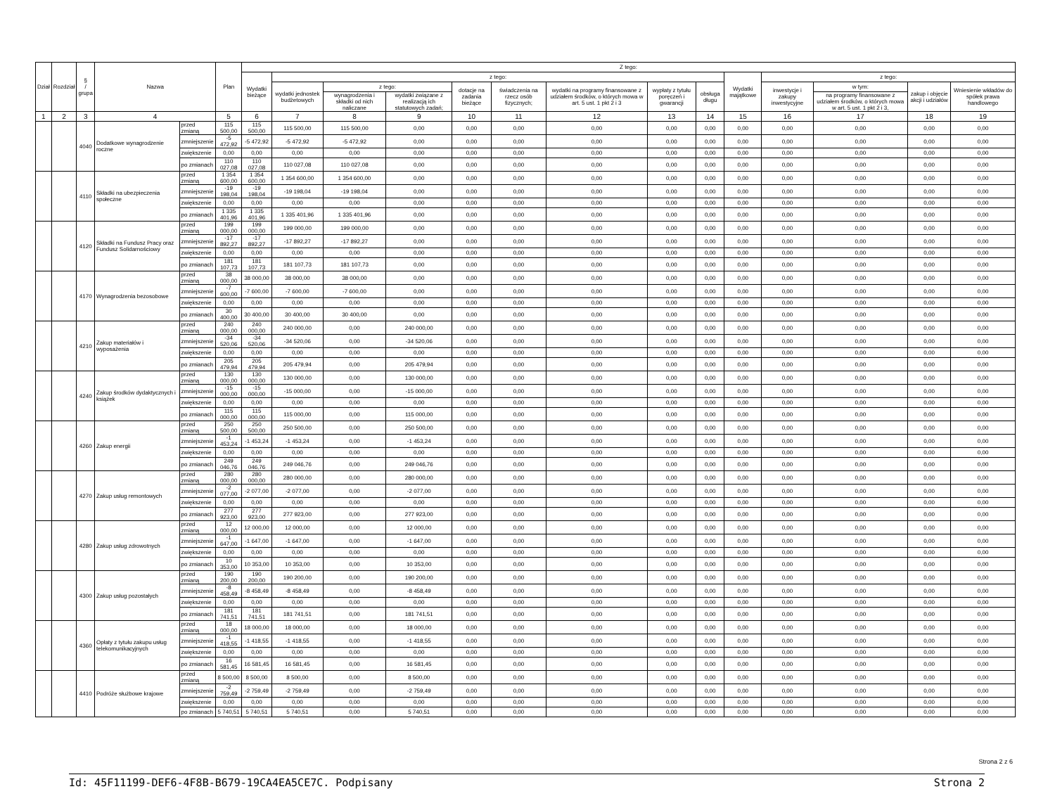| Dział | Rozdział | § / grupa | Nazwa | | Plan | Z tego: | | | | | | | | | | | | | |
| --- | --- | --- | --- | --- | --- | --- | --- | --- | --- | --- | --- | --- | --- | --- | --- | --- | --- | --- | --- |
| | | | | | | Wydatki bieżące | z tego: | | | | | | | | Wydatki majątkowe | z tego: | | | |
| | | | | | | | wydatki jednostek budżetowych | z tego: | | dotacje na zadania bieżące | świadczenia na rzecz osób fizycznych; | wydatki na programy finansowane z udziałem środków, o których mowa w art. 5 ust. 1 pkt 2 i 3 | wypłaty z tytułu poręczeń i gwarancji | obsługa długu | | inwestycje i zakupy inwestycyjne | w tym: | zakup i objęcie akcji i udziałów | Wniesienie wkładów do spółek prawa handlowego |
| | | | | | | | | wynagrodzenia i składki od nich naliczane | wydatki związane z realizacją ich statutowych zadań; | | | | | | | | na programy finansowane z udziałem środków, o których mowa w art. 5 ust. 1 pkt 2 i 3, | | |
| 1 | 2 | 3 | 4 | | 5 | 6 | 7 | 8 | 9 | 10 | 11 | 12 | 13 | 14 | 15 | 16 | 17 | 18 | 19 |
| | | 4040 | Dodatkowe wynagrodzenie roczne | przed zmianą | 115 500,00 | 115 500,00 | 115 500,00 | 115 500,00 | 0,00 | 0,00 | 0,00 | 0,00 | 0,00 | 0,00 | 0,00 | 0,00 | 0,00 | 0,00 | 0,00 |
| | | | | zmniejszenie | -5 472,92 | -5 472,92 | -5 472,92 | -5 472,92 | 0,00 | 0,00 | 0,00 | 0,00 | 0,00 | 0,00 | 0,00 | 0,00 | 0,00 | 0,00 | 0,00 |
| | | | | zwiększenie | 0,00 | 0,00 | 0,00 | 0,00 | 0,00 | 0,00 | 0,00 | 0,00 | 0,00 | 0,00 | 0,00 | 0,00 | 0,00 | 0,00 | 0,00 |
| | | | | po zmianach | 110 027,08 | 110 027,08 | 110 027,08 | 110 027,08 | 0,00 | 0,00 | 0,00 | 0,00 | 0,00 | 0,00 | 0,00 | 0,00 | 0,00 | 0,00 | 0,00 |
| | | 4110 | Składki na ubezpieczenia społeczne | przed zmianą | 1 354 600,00 | 1 354 600,00 | 1 354 600,00 | 1 354 600,00 | 0,00 | 0,00 | 0,00 | 0,00 | 0,00 | 0,00 | 0,00 | 0,00 | 0,00 | 0,00 | 0,00 |
| | | | | zmniejszenie | -19 198,04 | -19 198,04 | -19 198,04 | -19 198,04 | 0,00 | 0,00 | 0,00 | 0,00 | 0,00 | 0,00 | 0,00 | 0,00 | 0,00 | 0,00 | 0,00 |
| | | | | zwiększenie | 0,00 | 0,00 | 0,00 | 0,00 | 0,00 | 0,00 | 0,00 | 0,00 | 0,00 | 0,00 | 0,00 | 0,00 | 0,00 | 0,00 | 0,00 |
| | | | | po zmianach | 1 335 401,96 | 1 335 401,96 | 1 335 401,96 | 1 335 401,96 | 0,00 | 0,00 | 0,00 | 0,00 | 0,00 | 0,00 | 0,00 | 0,00 | 0,00 | 0,00 | 0,00 |
| | | 4120 | Składki na Fundusz Pracy oraz Fundusz Solidarnościowy | przed zmianą | 199 000,00 | 199 000,00 | 199 000,00 | 199 000,00 | 0,00 | 0,00 | 0,00 | 0,00 | 0,00 | 0,00 | 0,00 | 0,00 | 0,00 | 0,00 | 0,00 |
| | | | | zmniejszenie | -17 892,27 | -17 892,27 | -17 892,27 | -17 892,27 | 0,00 | 0,00 | 0,00 | 0,00 | 0,00 | 0,00 | 0,00 | 0,00 | 0,00 | 0,00 | 0,00 |
| | | | | zwiększenie | 0,00 | 0,00 | 0,00 | 0,00 | 0,00 | 0,00 | 0,00 | 0,00 | 0,00 | 0,00 | 0,00 | 0,00 | 0,00 | 0,00 | 0,00 |
| | | | | po zmianach | 181 107,73 | 181 107,73 | 181 107,73 | 181 107,73 | 0,00 | 0,00 | 0,00 | 0,00 | 0,00 | 0,00 | 0,00 | 0,00 | 0,00 | 0,00 | 0,00 |
| | | 4170 | Wynagrodzenia bezosobowe | przed zmianą | 38 000,00 | 38 000,00 | 38 000,00 | 38 000,00 | 0,00 | 0,00 | 0,00 | 0,00 | 0,00 | 0,00 | 0,00 | 0,00 | 0,00 | 0,00 | 0,00 |
| | | | | zmniejszenie | -7 600,00 | -7 600,00 | -7 600,00 | -7 600,00 | 0,00 | 0,00 | 0,00 | 0,00 | 0,00 | 0,00 | 0,00 | 0,00 | 0,00 | 0,00 | 0,00 |
| | | | | zwiększenie | 0,00 | 0,00 | 0,00 | 0,00 | 0,00 | 0,00 | 0,00 | 0,00 | 0,00 | 0,00 | 0,00 | 0,00 | 0,00 | 0,00 | 0,00 |
| | | | | po zmianach | 30 400,00 | 30 400,00 | 30 400,00 | 30 400,00 | 0,00 | 0,00 | 0,00 | 0,00 | 0,00 | 0,00 | 0,00 | 0,00 | 0,00 | 0,00 | 0,00 |
| | | 4210 | Zakup materiałów i wyposażenia | przed zmianą | 240 000,00 | 240 000,00 | 240 000,00 | 0,00 | 240 000,00 | 0,00 | 0,00 | 0,00 | 0,00 | 0,00 | 0,00 | 0,00 | 0,00 | 0,00 | 0,00 |
| | | | | zmniejszenie | -34 520,06 | -34 520,06 | -34 520,06 | 0,00 | -34 520,06 | 0,00 | 0,00 | 0,00 | 0,00 | 0,00 | 0,00 | 0,00 | 0,00 | 0,00 | 0,00 |
| | | | | zwiększenie | 0,00 | 0,00 | 0,00 | 0,00 | 0,00 | 0,00 | 0,00 | 0,00 | 0,00 | 0,00 | 0,00 | 0,00 | 0,00 | 0,00 | 0,00 |
| | | | | po zmianach | 205 479,94 | 205 479,94 | 205 479,94 | 0,00 | 205 479,94 | 0,00 | 0,00 | 0,00 | 0,00 | 0,00 | 0,00 | 0,00 | 0,00 | 0,00 | 0,00 |
| | | 4240 | Zakup środków dydaktycznych i książek | przed zmianą | 130 000,00 | 130 000,00 | 130 000,00 | 0,00 | 130 000,00 | 0,00 | 0,00 | 0,00 | 0,00 | 0,00 | 0,00 | 0,00 | 0,00 | 0,00 | 0,00 |
| | | | | zmniejszenie | -15 000,00 | -15 000,00 | -15 000,00 | 0,00 | -15 000,00 | 0,00 | 0,00 | 0,00 | 0,00 | 0,00 | 0,00 | 0,00 | 0,00 | 0,00 | 0,00 |
| | | | | zwiększenie | 0,00 | 0,00 | 0,00 | 0,00 | 0,00 | 0,00 | 0,00 | 0,00 | 0,00 | 0,00 | 0,00 | 0,00 | 0,00 | 0,00 | 0,00 |
| | | | | po zmianach | 115 000,00 | 115 000,00 | 115 000,00 | 0,00 | 115 000,00 | 0,00 | 0,00 | 0,00 | 0,00 | 0,00 | 0,00 | 0,00 | 0,00 | 0,00 | 0,00 |
| | | 4260 | Zakup energii | przed zmianą | 250 500,00 | 250 500,00 | 250 500,00 | 0,00 | 250 500,00 | 0,00 | 0,00 | 0,00 | 0,00 | 0,00 | 0,00 | 0,00 | 0,00 | 0,00 | 0,00 |
| | | | | zmniejszenie | -1 453,24 | -1 453,24 | -1 453,24 | 0,00 | -1 453,24 | 0,00 | 0,00 | 0,00 | 0,00 | 0,00 | 0,00 | 0,00 | 0,00 | 0,00 | 0,00 |
| | | | | zwiększenie | 0,00 | 0,00 | 0,00 | 0,00 | 0,00 | 0,00 | 0,00 | 0,00 | 0,00 | 0,00 | 0,00 | 0,00 | 0,00 | 0,00 | 0,00 |
| | | | | po zmianach | 249 046,76 | 249 046,76 | 249 046,76 | 0,00 | 249 046,76 | 0,00 | 0,00 | 0,00 | 0,00 | 0,00 | 0,00 | 0,00 | 0,00 | 0,00 | 0,00 |
| | | 4270 | Zakup usług remontowych | przed zmianą | 280 000,00 | 280 000,00 | 280 000,00 | 0,00 | 280 000,00 | 0,00 | 0,00 | 0,00 | 0,00 | 0,00 | 0,00 | 0,00 | 0,00 | 0,00 | 0,00 |
| | | | | zmniejszenie | -2 077,00 | -2 077,00 | -2 077,00 | 0,00 | -2 077,00 | 0,00 | 0,00 | 0,00 | 0,00 | 0,00 | 0,00 | 0,00 | 0,00 | 0,00 | 0,00 |
| | | | | zwiększenie | 0,00 | 0,00 | 0,00 | 0,00 | 0,00 | 0,00 | 0,00 | 0,00 | 0,00 | 0,00 | 0,00 | 0,00 | 0,00 | 0,00 | 0,00 |
| | | | | po zmianach | 277 923,00 | 277 923,00 | 277 923,00 | 0,00 | 277 923,00 | 0,00 | 0,00 | 0,00 | 0,00 | 0,00 | 0,00 | 0,00 | 0,00 | 0,00 | 0,00 |
| | | 4280 | Zakup usług zdrowotnych | przed zmianą | 12 000,00 | 12 000,00 | 12 000,00 | 0,00 | 12 000,00 | 0,00 | 0,00 | 0,00 | 0,00 | 0,00 | 0,00 | 0,00 | 0,00 | 0,00 | 0,00 |
| | | | | zmniejszenie | -1 647,00 | -1 647,00 | -1 647,00 | 0,00 | -1 647,00 | 0,00 | 0,00 | 0,00 | 0,00 | 0,00 | 0,00 | 0,00 | 0,00 | 0,00 | 0,00 |
| | | | | zwiększenie | 0,00 | 0,00 | 0,00 | 0,00 | 0,00 | 0,00 | 0,00 | 0,00 | 0,00 | 0,00 | 0,00 | 0,00 | 0,00 | 0,00 | 0,00 |
| | | | | po zmianach | 10 353,00 | 10 353,00 | 10 353,00 | 0,00 | 10 353,00 | 0,00 | 0,00 | 0,00 | 0,00 | 0,00 | 0,00 | 0,00 | 0,00 | 0,00 | 0,00 |
| | | 4300 | Zakup usług pozostałych | przed zmianą | 190 200,00 | 190 200,00 | 190 200,00 | 0,00 | 190 200,00 | 0,00 | 0,00 | 0,00 | 0,00 | 0,00 | 0,00 | 0,00 | 0,00 | 0,00 | 0,00 |
| | | | | zmniejszenie | -8 458,49 | -8 458,49 | -8 458,49 | 0,00 | -8 458,49 | 0,00 | 0,00 | 0,00 | 0,00 | 0,00 | 0,00 | 0,00 | 0,00 | 0,00 | 0,00 |
| | | | | zwiększenie | 0,00 | 0,00 | 0,00 | 0,00 | 0,00 | 0,00 | 0,00 | 0,00 | 0,00 | 0,00 | 0,00 | 0,00 | 0,00 | 0,00 | 0,00 |
| | | | | po zmianach | 181 741,51 | 181 741,51 | 181 741,51 | 0,00 | 181 741,51 | 0,00 | 0,00 | 0,00 | 0,00 | 0,00 | 0,00 | 0,00 | 0,00 | 0,00 | 0,00 |
| | | 4360 | Opłaty z tytułu zakupu usług telekomunikacyjnych | przed zmianą | 18 000,00 | 18 000,00 | 18 000,00 | 0,00 | 18 000,00 | 0,00 | 0,00 | 0,00 | 0,00 | 0,00 | 0,00 | 0,00 | 0,00 | 0,00 | 0,00 |
| | | | | zmniejszenie | -1 418,55 | -1 418,55 | -1 418,55 | 0,00 | -1 418,55 | 0,00 | 0,00 | 0,00 | 0,00 | 0,00 | 0,00 | 0,00 | 0,00 | 0,00 | 0,00 |
| | | | | zwiększenie | 0,00 | 0,00 | 0,00 | 0,00 | 0,00 | 0,00 | 0,00 | 0,00 | 0,00 | 0,00 | 0,00 | 0,00 | 0,00 | 0,00 | 0,00 |
| | | | | po zmianach | 16 581,45 | 16 581,45 | 16 581,45 | 0,00 | 16 581,45 | 0,00 | 0,00 | 0,00 | 0,00 | 0,00 | 0,00 | 0,00 | 0,00 | 0,00 | 0,00 |
| | | 4410 | Podróże służbowe krajowe | przed zmianą | 8 500,00 | 8 500,00 | 8 500,00 | 0,00 | 8 500,00 | 0,00 | 0,00 | 0,00 | 0,00 | 0,00 | 0,00 | 0,00 | 0,00 | 0,00 | 0,00 |
| | | | | zmniejszenie | -2 759,49 | -2 759,49 | -2 759,49 | 0,00 | -2 759,49 | 0,00 | 0,00 | 0,00 | 0,00 | 0,00 | 0,00 | 0,00 | 0,00 | 0,00 | 0,00 |
| | | | | zwiększenie | 0,00 | 0,00 | 0,00 | 0,00 | 0,00 | 0,00 | 0,00 | 0,00 | 0,00 | 0,00 | 0,00 | 0,00 | 0,00 | 0,00 | 0,00 |
| | | | | po zmianach | 5 740,51 | 5 740,51 | 5 740,51 | 0,00 | 5 740,51 | 0,00 | 0,00 | 0,00 | 0,00 | 0,00 | 0,00 | 0,00 | 0,00 | 0,00 | 0,00 |
Strona 2 z 6
Id: 45F11199-DEF6-4F8B-B679-19CA4EA5CE7C. Podpisany Strona 2